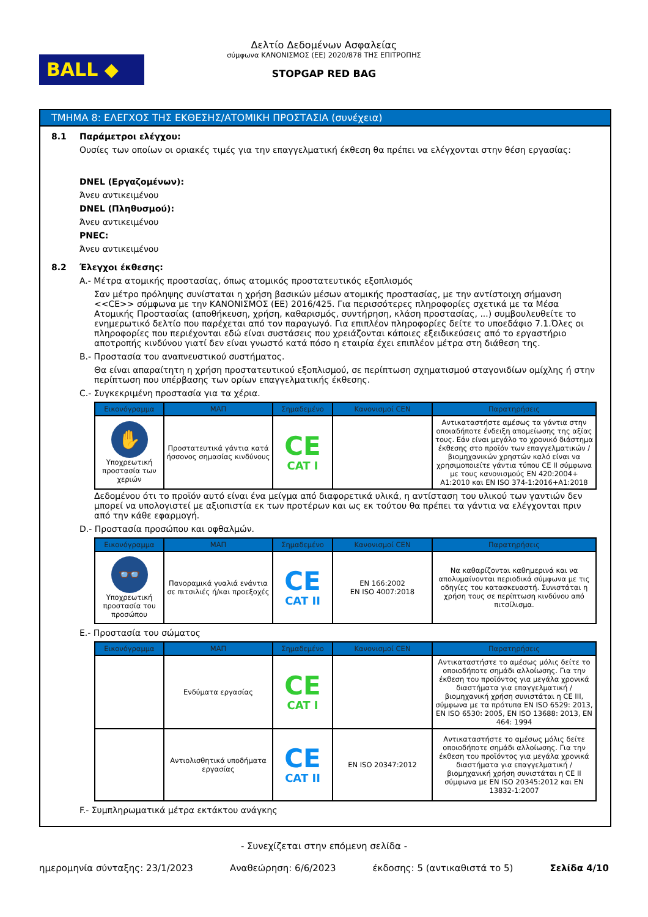BALL ◆
Δελτίο Δεδομένων Ασφαλείας
σύμφωνα ΚΑΝΟΝΙΣΜΟΣ (ΕΕ) 2020/878 ΤΗΣ ΕΠΙΤΡΟΠΗΣ
STOPGAP RED BAG
ΤΜΗΜΑ 8: ΕΛΕΓΧΟΣ ΤΗΣ ΕΚΘΕΣΗΣ/ΑΤΟΜΙΚΗ ΠΡΟΣΤΑΣΙΑ (συνέχεια)
8.1 Παράμετροι ελέγχου:
Ουσίες των οποίων οι οριακές τιμές για την επαγγελματική έκθεση θα πρέπει να ελέγχονται στην θέση εργασίας:
DNEL (Εργαζομένων):
Άνευ αντικειμένου
DNEL (Πληθυσμού):
Άνευ αντικειμένου
PNEC:
Άνευ αντικειμένου
8.2 Έλεγχοι έκθεσης:
A.- Μέτρα ατομικής προστασίας, όπως ατομικός προστατευτικός εξοπλισμός
Σαν μέτρο πρόληψης συνίσταται η χρήση βασικών μέσων ατομικής προστασίας, με την αντίστοιχη σήμανση <<CE>> σύμφωνα με την ΚΑΝΟΝΙΣΜΟΣ (ΕΕ) 2016/425. Για περισσότερες πληροφορίες σχετικά με τα Μέσα Ατομικής Προστασίας (αποθήκευση, χρήση, καθαρισμός, συντήρηση, κλάση προστασίας, ...) συμβουλευθείτε το ενημερωτικό δελτίο που παρέχεται από τον παραγωγό. Για επιπλέον πληροφορίες δείτε το υποεδάφιο 7.1.Όλες οι πληροφορίες που περιέχονται εδώ είναι συστάσεις που χρειάζονται κάποιες εξειδικεύσεις από το εργαστήριο αποτροπής κινδύνου γιατί δεν είναι γνωστό κατά πόσο η εταιρία έχει επιπλέον μέτρα στη διάθεση της.
B.- Προστασία του αναπνευστικού συστήματος.
Θα είναι απαραίτητη η χρήση προστατευτικού εξοπλισμού, σε περίπτωση σχηματισμού σταγονιδίων ομίχλης ή στην περίπτωση που υπέρβασης των ορίων επαγγελματικής έκθεσης.
C.- Συγκεκριμένη προστασία για τα χέρια.
| Εικονόγραμμα | ΜΑΠ | Σημαδεμένο | Κανονισμοί CEN | Παρατηρήσεις |
| --- | --- | --- | --- | --- |
| ✋ Υποχρεωτική προστασία των χεριών | Προστατευτικά γάντια κατά ήσσονος σημασίας κινδύνους | CE CAT I | | Αντικαταστήστε αμέσως τα γάντια στην οποιαδήποτε ένδειξη απομείωσης της αξίας τους. Εάν είναι μεγάλο το χρονικό διάστημα έκθεσης στο προϊόν των επαγγελματικών / βιομηχανικών χρηστών καλό είναι να χρησιμοποιείτε γάντια τύπου CE II σύμφωνα με τους κανονισμούς EN 420:2004+ A1:2010 και EN ISO 374-1:2016+A1:2018 |
Δεδομένου ότι το προϊόν αυτό είναι ένα μείγμα από διαφορετικά υλικά, η αντίσταση του υλικού των γαντιών δεν μπορεί να υπολογιστεί με αξιοπιστία εκ των προτέρων και ως εκ τούτου θα πρέπει τα γάντια να ελέγχονται πριν από την κάθε εφαρμογή.
D.- Προστασία προσώπου και οφθαλμών.
| Εικονόγραμμα | ΜΑΠ | Σημαδεμένο | Κανονισμοί CEN | Παρατηρήσεις |
| --- | --- | --- | --- | --- |
| 👓 Υποχρεωτική προστασία του προσώπου | Πανοραμικά γυαλιά ενάντια σε πιτσιλιές ή/και προεξοχές | CE CAT II | EN 166:2002 EN ISO 4007:2018 | Να καθαρίζονται καθημερινά και να απολυμαίνονται περιοδικά σύμφωνα με τις οδηγίες του κατασκευαστή. Συνιστάται η χρήση τους σε περίπτωση κινδύνου από πιτσίλισμα. |
E.- Προστασία του σώματος
| Εικονόγραμμα | ΜΑΠ | Σημαδεμένο | Κανονισμοί CEN | Παρατηρήσεις |
| --- | --- | --- | --- | --- |
| | Ενδύματα εργασίας | CE CAT I | | Αντικαταστήστε το αμέσως μόλις δείτε το οποιοδήποτε σημάδι αλλοίωσης. Για την έκθεση του προϊόντος για μεγάλα χρονικά διαστήματα για επαγγελματική / βιομηχανική χρήση συνιστάται η CE III, σύμφωνα με τα πρότυπα EN ISO 6529: 2013, EN ISO 6530: 2005, EN ISO 13688: 2013, EN 464: 1994 |
| | Αντιολισθητικά υποδήματα εργασίας | CE CAT II | EN ISO 20347:2012 | Αντικαταστήστε το αμέσως μόλις δείτε οποιοδήποτε σημάδι αλλοίωσης. Για την έκθεση του προϊόντος για μεγάλα χρονικά διαστήματα για επαγγελματική / βιομηχανική χρήση συνιστάται η CE II σύμφωνα με EN ISO 20345:2012 και EN 13832-1:2007 |
F.- Συμπληρωματικά μέτρα εκτάκτου ανάγκης
- Συνεχίζεται στην επόμενη σελίδα -
ημερομηνία σύνταξης: 23/1/2023 Αναθεώρηση: 6/6/2023 έκδοσης: 5 (αντικαθιστά το 5) Σελίδα 4/10